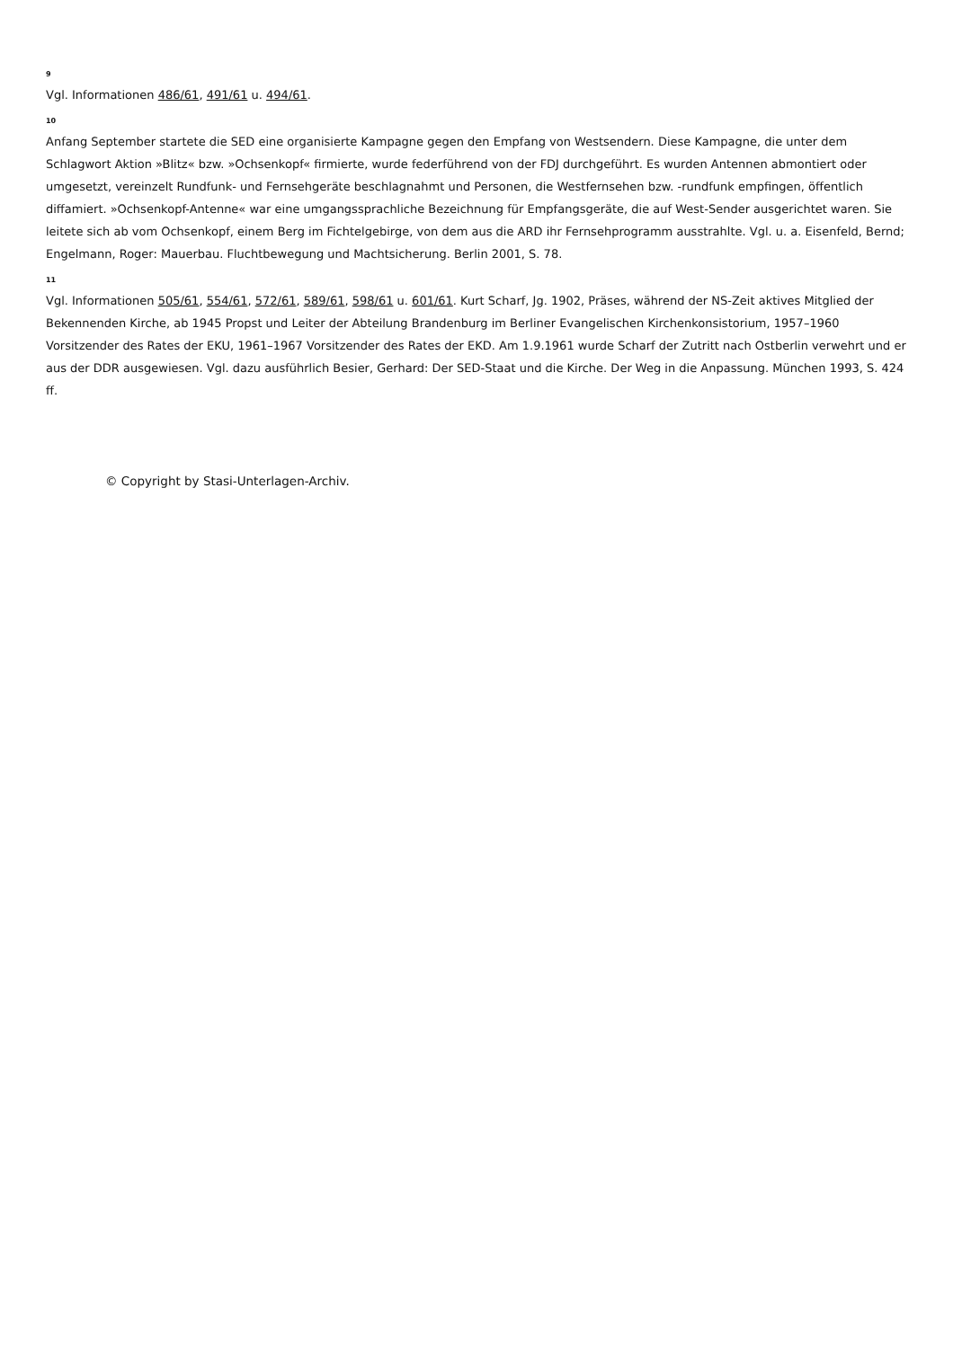9
Vgl. Informationen 486/61, 491/61 u. 494/61.
10
Anfang September startete die SED eine organisierte Kampagne gegen den Empfang von Westsendern. Diese Kampagne, die unter dem Schlagwort Aktion »Blitz« bzw. »Ochsenkopf« firmierte, wurde federführend von der FDJ durchgeführt. Es wurden Antennen abmontiert oder umgesetzt, vereinzelt Rundfunk- und Fernsehgeräte beschlagnahmt und Personen, die Westfernsehen bzw. -rundfunk empfingen, öffentlich diffamiert. »Ochsenkopf-Antenne« war eine umgangssprachliche Bezeichnung für Empfangsgeräte, die auf West-Sender ausgerichtet waren. Sie leitete sich ab vom Ochsenkopf, einem Berg im Fichtelgebirge, von dem aus die ARD ihr Fernsehprogramm ausstrahlte. Vgl. u. a. Eisenfeld, Bernd; Engelmann, Roger: Mauerbau. Fluchtbewegung und Machtsicherung. Berlin 2001, S. 78.
11
Vgl. Informationen 505/61, 554/61, 572/61, 589/61, 598/61 u. 601/61. Kurt Scharf, Jg. 1902, Präses, während der NS-Zeit aktives Mitglied der Bekennenden Kirche, ab 1945 Propst und Leiter der Abteilung Brandenburg im Berliner Evangelischen Kirchenkonsistorium, 1957–1960 Vorsitzender des Rates der EKU, 1961–1967 Vorsitzender des Rates der EKD. Am 1.9.1961 wurde Scharf der Zutritt nach Ostberlin verwehrt und er aus der DDR ausgewiesen. Vgl. dazu ausführlich Besier, Gerhard: Der SED-Staat und die Kirche. Der Weg in die Anpassung. München 1993, S. 424 ff.
© Copyright by Stasi-Unterlagen-Archiv.